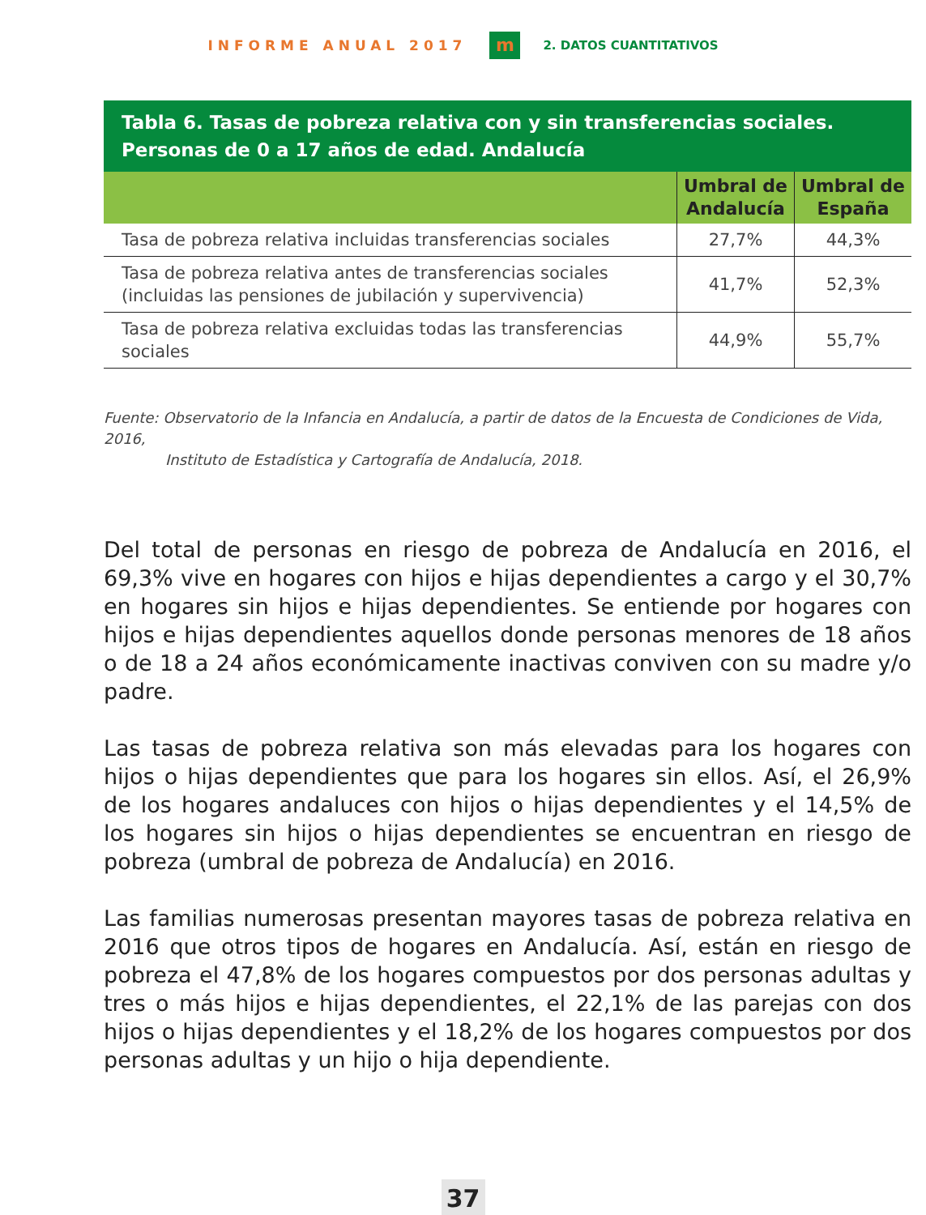INFORME ANUAL 2017 m 2. DATOS CUANTITATIVOS
Tabla 6. Tasas de pobreza relativa con y sin transferencias sociales. Personas de 0 a 17 años de edad. Andalucía
| | Umbral de Andalucía | Umbral de España |
| --- | --- | --- |
| Tasa de pobreza relativa incluidas transferencias sociales | 27,7% | 44,3% |
| Tasa de pobreza relativa antes de transferencias sociales (incluidas las pensiones de jubilación y supervivencia) | 41,7% | 52,3% |
| Tasa de pobreza relativa excluidas todas las transferencias sociales | 44,9% | 55,7% |
Fuente: Observatorio de la Infancia en Andalucía, a partir de datos de la Encuesta de Condiciones de Vida, 2016,
Instituto de Estadística y Cartografía de Andalucía, 2018.
Del total de personas en riesgo de pobreza de Andalucía en 2016, el 69,3% vive en hogares con hijos e hijas dependientes a cargo y el 30,7% en hogares sin hijos e hijas dependientes. Se entiende por hogares con hijos e hijas dependientes aquellos donde personas menores de 18 años o de 18 a 24 años económicamente inactivas conviven con su madre y/o padre.
Las tasas de pobreza relativa son más elevadas para los hogares con hijos o hijas dependientes que para los hogares sin ellos. Así, el 26,9% de los hogares andaluces con hijos o hijas dependientes y el 14,5% de los hogares sin hijos o hijas dependientes se encuentran en riesgo de pobreza (umbral de pobreza de Andalucía) en 2016.
Las familias numerosas presentan mayores tasas de pobreza relativa en 2016 que otros tipos de hogares en Andalucía. Así, están en riesgo de pobreza el 47,8% de los hogares compuestos por dos personas adultas y tres o más hijos e hijas dependientes, el 22,1% de las parejas con dos hijos o hijas dependientes y el 18,2% de los hogares compuestos por dos personas adultas y un hijo o hija dependiente.
37